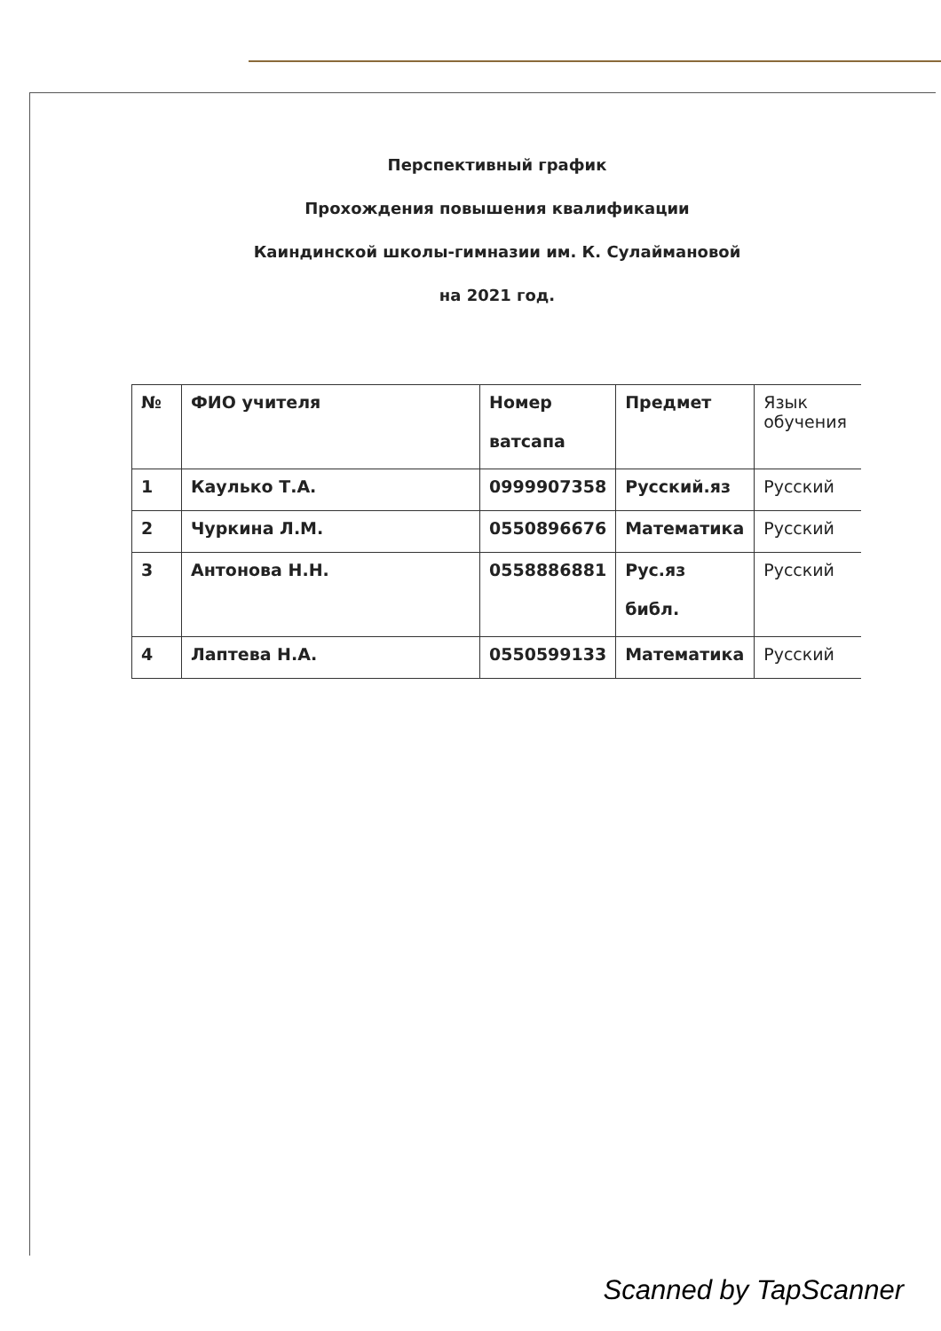Перспективный график
Прохождения повышения квалификации
Каиндинской школы-гимназии им. К. Сулаймановой
на 2021 год.
| № | ФИО учителя | Номер ватсапа | Предмет | Язык обучения |
| --- | --- | --- | --- | --- |
| 1 | Каулько Т.А. | 0999907358 | Русский.яз | Русский |
| 2 | Чуркина Л.М. | 0550896676 | Математика | Русский |
| 3 | Антонова Н.Н. | 0558886881 | Рус.яз библ. | Русский |
| 4 | Лаптева Н.А. | 0550599133 | Математика | Русский |
Scanned by TapScanner